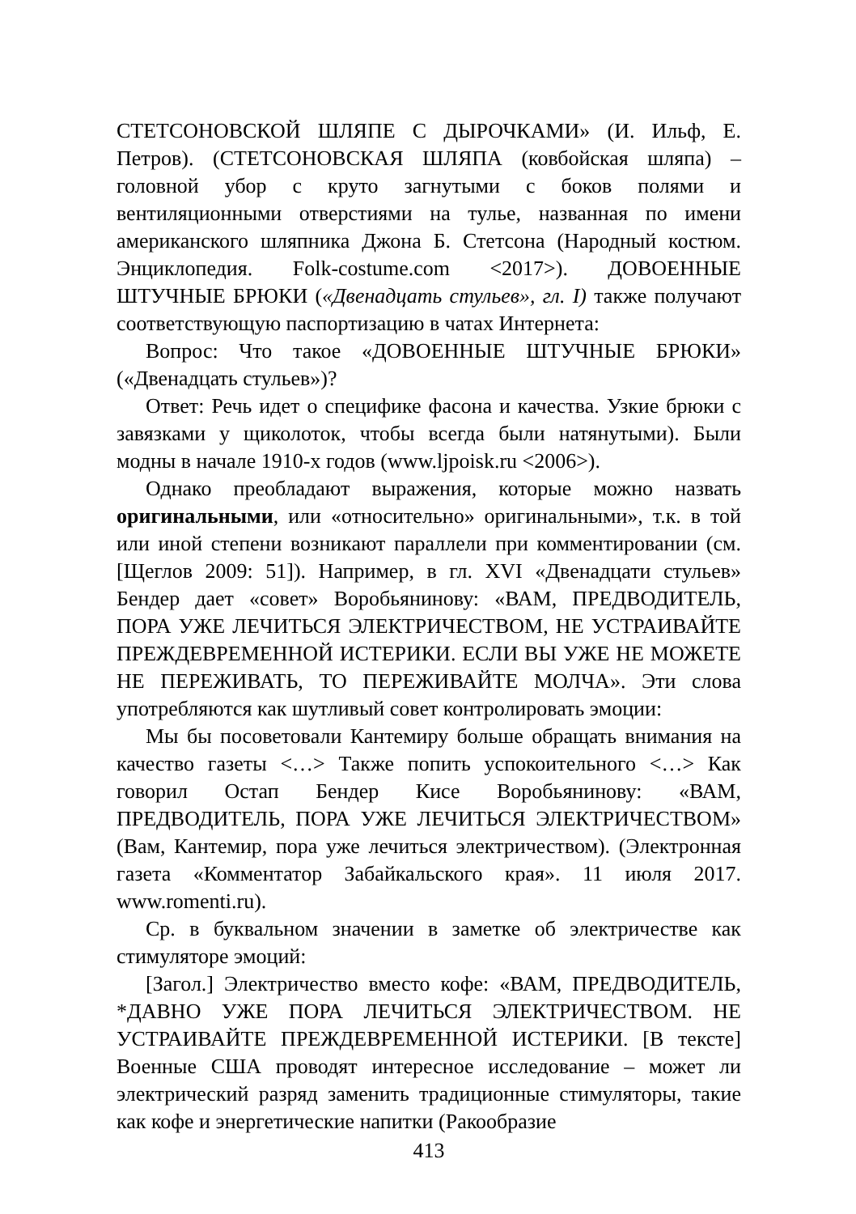СТЕТСОНОВСКОЙ ШЛЯПЕ С ДЫРОЧКАМИ» (И. Ильф, Е. Петров). (СТЕТСОНОВСКАЯ ШЛЯПА (ковбойская шляпа) – головной убор с круто загнутыми с боков полями и вентиляционными отверстиями на тулье, названная по имени американского шляпника Джона Б. Стетсона (Народный костюм. Энциклопедия. Folk-costume.com <2017>). ДОВОЕННЫЕ ШТУЧНЫЕ БРЮКИ («Двенадцать стульев», гл. I) также получают соответствующую паспортизацию в чатах Интернета:
Вопрос: Что такое «ДОВОЕННЫЕ ШТУЧНЫЕ БРЮКИ» («Двенадцать стульев»)?
Ответ: Речь идет о специфике фасона и качества. Узкие брюки с завязками у щиколоток, чтобы всегда были натянутыми). Были модны в начале 1910-х годов (www.ljpoisk.ru <2006>).
Однако преобладают выражения, которые можно назвать оригинальными, или «относительно» оригинальными», т.к. в той или иной степени возникают параллели при комментировании (см. [Щеглов 2009: 51]). Например, в гл. XVI «Двенадцати стульев» Бендер дает «совет» Воробьянинову: «ВАМ, ПРЕДВОДИТЕЛЬ, ПОРА УЖЕ ЛЕЧИТЬСЯ ЭЛЕКТРИЧЕСТВОМ, НЕ УСТРАИВАЙТЕ ПРЕЖДЕВРЕМЕННОЙ ИСТЕРИКИ. ЕСЛИ ВЫ УЖЕ НЕ МОЖЕТЕ НЕ ПЕРЕЖИВАТЬ, ТО ПЕРЕЖИВАЙТЕ МОЛЧА». Эти слова употребляются как шутливый совет контролировать эмоции:
Мы бы посоветовали Кантемиру больше обращать внимания на качество газеты <…> Также попить успокоительного <…> Как говорил Остап Бендер Кисе Воробьянинову: «ВАМ, ПРЕДВОДИТЕЛЬ, ПОРА УЖЕ ЛЕЧИТЬСЯ ЭЛЕКТРИЧЕСТВОМ» (Вам, Кантемир, пора уже лечиться электричеством). (Электронная газета «Комментатор Забайкальского края». 11 июля 2017. www.romenti.ru).
Ср. в буквальном значении в заметке об электричестве как стимуляторе эмоций:
[Загол.] Электричество вместо кофе: «ВАМ, ПРЕДВОДИТЕЛЬ, *ДАВНО УЖЕ ПОРА ЛЕЧИТЬСЯ ЭЛЕКТРИЧЕСТВОМ. НЕ УСТРАИВАЙТЕ ПРЕЖДЕВРЕМЕННОЙ ИСТЕРИКИ. [В тексте] Военные США проводят интересное исследование – может ли электрический разряд заменить традиционные стимуляторы, такие как кофе и энергетические напитки (Ракообразие
413